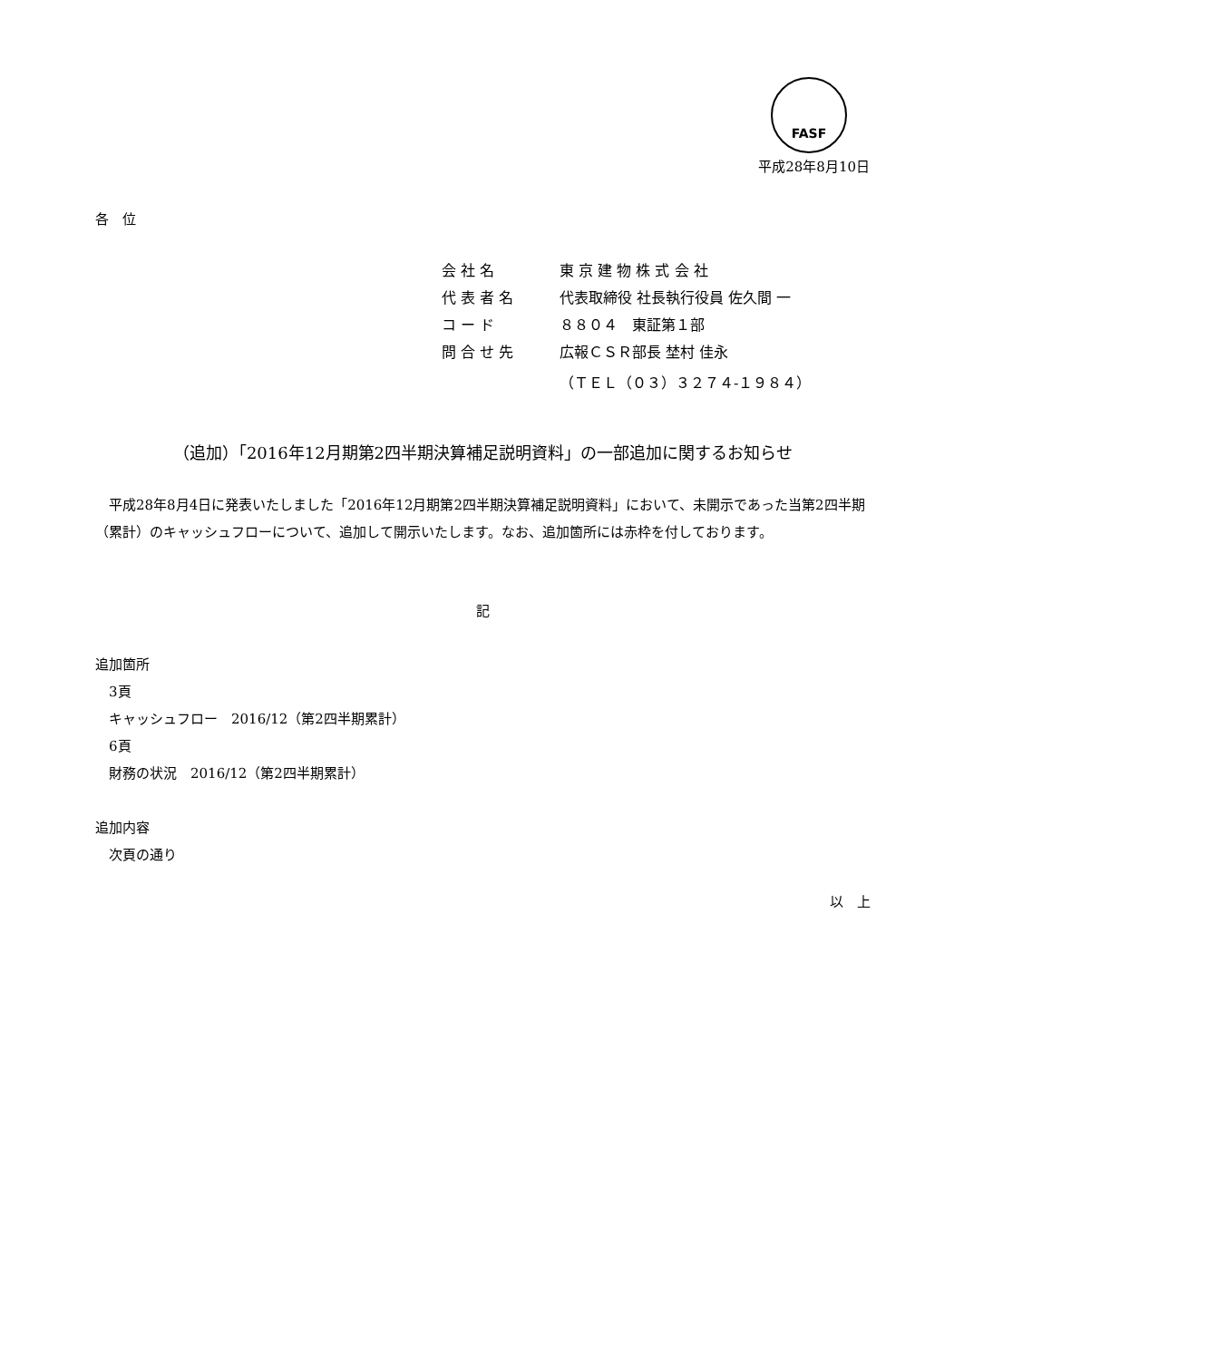FASF
平成28年8月10日
各　位
| 会 社 名 | 東 京 建 物 株 式 会 社 |
| 代 表 者 名 | 代表取締役 社長執行役員 佐久間 一 |
| コ ー ド | ８８０４ 東証第１部 |
| 問 合 せ 先 | 広報ＣＳＲ部長 埜村 佳永 |
| | （ＴＥＬ（０３）３２７４-１９８４） |
（追加）「2016年12月期第2四半期決算補足説明資料」の一部追加に関するお知らせ
平成28年8月4日に発表いたしました「2016年12月期第2四半期決算補足説明資料」において、未開示であった当第2四半期（累計）のキャッシュフローについて、追加して開示いたします。なお、追加箇所には赤枠を付しております。
記
追加箇所
　3頁
　キャッシュフロー　2016/12（第2四半期累計）
　6頁
　財務の状況　2016/12（第2四半期累計）
追加内容
　次頁の通り
以　上